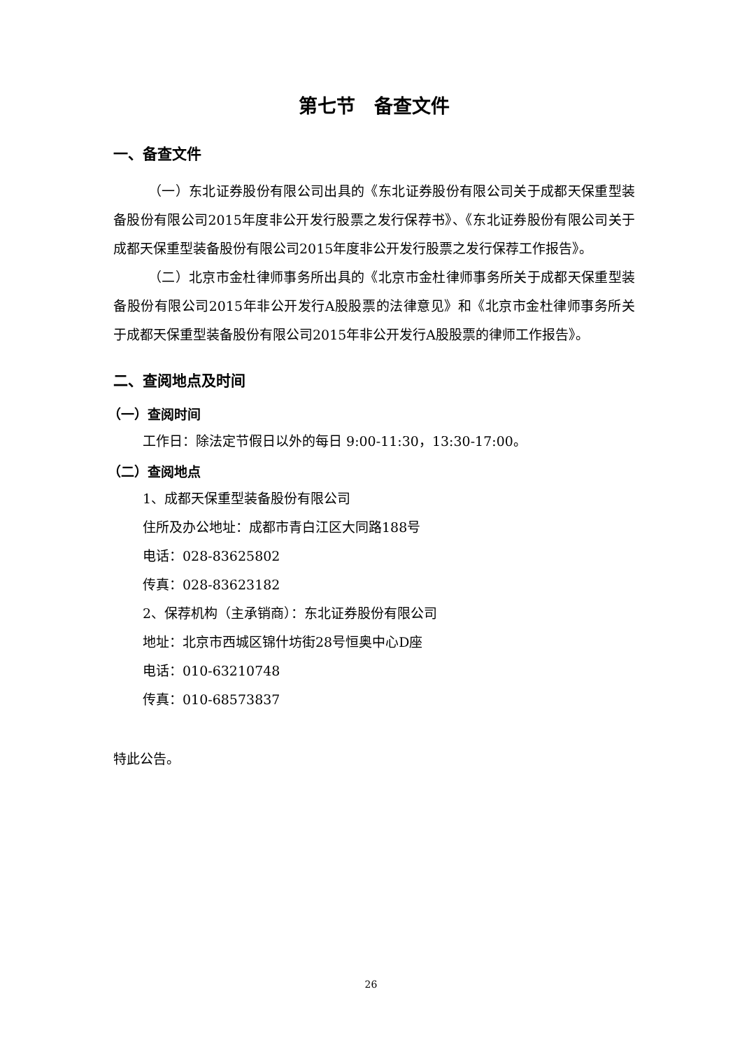第七节　备查文件
一、备查文件
（一）东北证券股份有限公司出具的《东北证券股份有限公司关于成都天保重型装备股份有限公司2015年度非公开发行股票之发行保荐书》、《东北证券股份有限公司关于成都天保重型装备股份有限公司2015年度非公开发行股票之发行保荐工作报告》。
（二）北京市金杜律师事务所出具的《北京市金杜律师事务所关于成都天保重型装备股份有限公司2015年非公开发行A股股票的法律意见》和《北京市金杜律师事务所关于成都天保重型装备股份有限公司2015年非公开发行A股股票的律师工作报告》。
二、查阅地点及时间
（一）查阅时间
工作日：除法定节假日以外的每日 9:00-11:30，13:30-17:00。
（二）查阅地点
1、成都天保重型装备股份有限公司
住所及办公地址：成都市青白江区大同路188号
电话：028-83625802
传真：028-83623182
2、保荐机构（主承销商）：东北证券股份有限公司
地址：北京市西城区锦什坊街28号恒奥中心D座
电话：010-63210748
传真：010-68573837
特此公告。
26